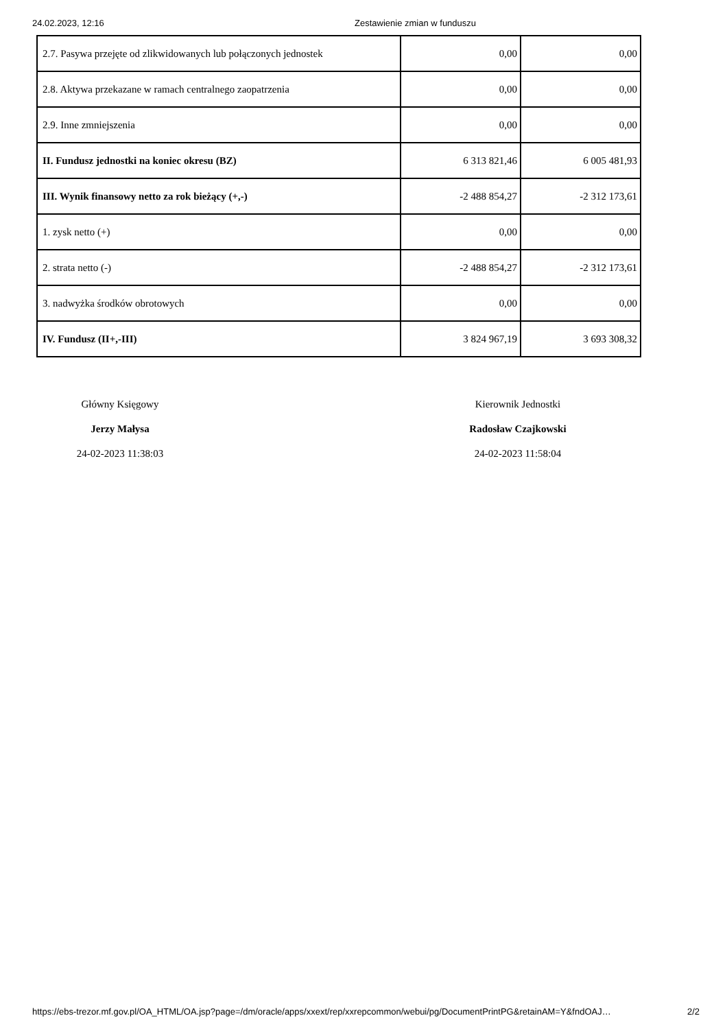24.02.2023, 12:16 Zestawienie zmian w funduszu
| 2.7. Pasywa przejęte od zlikwidowanych lub połączonych jednostek | 0,00 | 0,00 |
| 2.8. Aktywa przekazane w ramach centralnego zaopatrzenia | 0,00 | 0,00 |
| 2.9. Inne zmniejszenia | 0,00 | 0,00 |
| II. Fundusz jednostki na koniec okresu (BZ) | 6 313 821,46 | 6 005 481,93 |
| III. Wynik finansowy netto za rok bieżący (+,-) | -2 488 854,27 | -2 312 173,61 |
| 1. zysk netto (+) | 0,00 | 0,00 |
| 2. strata netto (-) | -2 488 854,27 | -2 312 173,61 |
| 3. nadwyżka środków obrotowych | 0,00 | 0,00 |
| IV. Fundusz (II+,-III) | 3 824 967,19 | 3 693 308,32 |
Główny Księgowy
Jerzy Małysa
24-02-2023 11:38:03
Kierownik Jednostki
Radosław Czajkowski
24-02-2023 11:58:04
https://ebs-trezor.mf.gov.pl/OA_HTML/OA.jsp?page=/dm/oracle/apps/xxext/rep/xxrepcommon/webui/pg/DocumentPrintPG&retainAM=Y&fndOAJ… 2/2